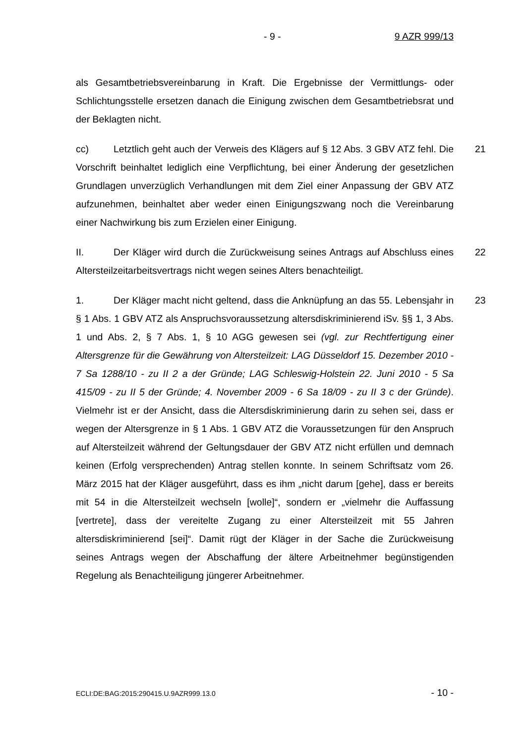- 9 - 9 AZR 999/13
als Gesamtbetriebsvereinbarung in Kraft. Die Ergebnisse der Vermittlungs- oder Schlichtungsstelle ersetzen danach die Einigung zwischen dem Gesamtbetriebsrat und der Beklagten nicht.
21 cc) Letztlich geht auch der Verweis des Klägers auf § 12 Abs. 3 GBV ATZ fehl. Die Vorschrift beinhaltet lediglich eine Verpflichtung, bei einer Änderung der gesetzlichen Grundlagen unverzüglich Verhandlungen mit dem Ziel einer Anpassung der GBV ATZ aufzunehmen, beinhaltet aber weder einen Einigungszwang noch die Vereinbarung einer Nachwirkung bis zum Erzielen einer Einigung.
22 II. Der Kläger wird durch die Zurückweisung seines Antrags auf Abschluss eines Altersteilzeitarbeitsvertrags nicht wegen seines Alters benachteiligt.
23 1. Der Kläger macht nicht geltend, dass die Anknüpfung an das 55. Lebensjahr in § 1 Abs. 1 GBV ATZ als Anspruchsvoraussetzung altersdiskriminierend iSv. §§ 1, 3 Abs. 1 und Abs. 2, § 7 Abs. 1, § 10 AGG gewesen sei (vgl. zur Rechtfertigung einer Altersgrenze für die Gewährung von Altersteilzeit: LAG Düsseldorf 15. Dezember 2010 - 7 Sa 1288/10 - zu II 2 a der Gründe; LAG Schleswig-Holstein 22. Juni 2010 - 5 Sa 415/09 - zu II 5 der Gründe; 4. November 2009 - 6 Sa 18/09 - zu II 3 c der Gründe). Vielmehr ist er der Ansicht, dass die Altersdiskriminierung darin zu sehen sei, dass er wegen der Altersgrenze in § 1 Abs. 1 GBV ATZ die Voraussetzungen für den Anspruch auf Altersteilzeit während der Geltungsdauer der GBV ATZ nicht erfüllen und demnach keinen (Erfolg versprechenden) Antrag stellen konnte. In seinem Schriftsatz vom 26. März 2015 hat der Kläger ausgeführt, dass es ihm „nicht darum [gehe], dass er bereits mit 54 in die Altersteilzeit wechseln [wolle]“, sondern er „vielmehr die Auffassung [vertrete], dass der vereitelte Zugang zu einer Altersteilzeit mit 55 Jahren altersdiskriminierend [sei]“. Damit rügt der Kläger in der Sache die Zurückweisung seines Antrags wegen der Abschaffung der ältere Arbeitnehmer begünstigenden Regelung als Benachteiligung jüngerer Arbeitnehmer.
ECLI:DE:BAG:2015:290415.U.9AZR999.13.0 - 10 -